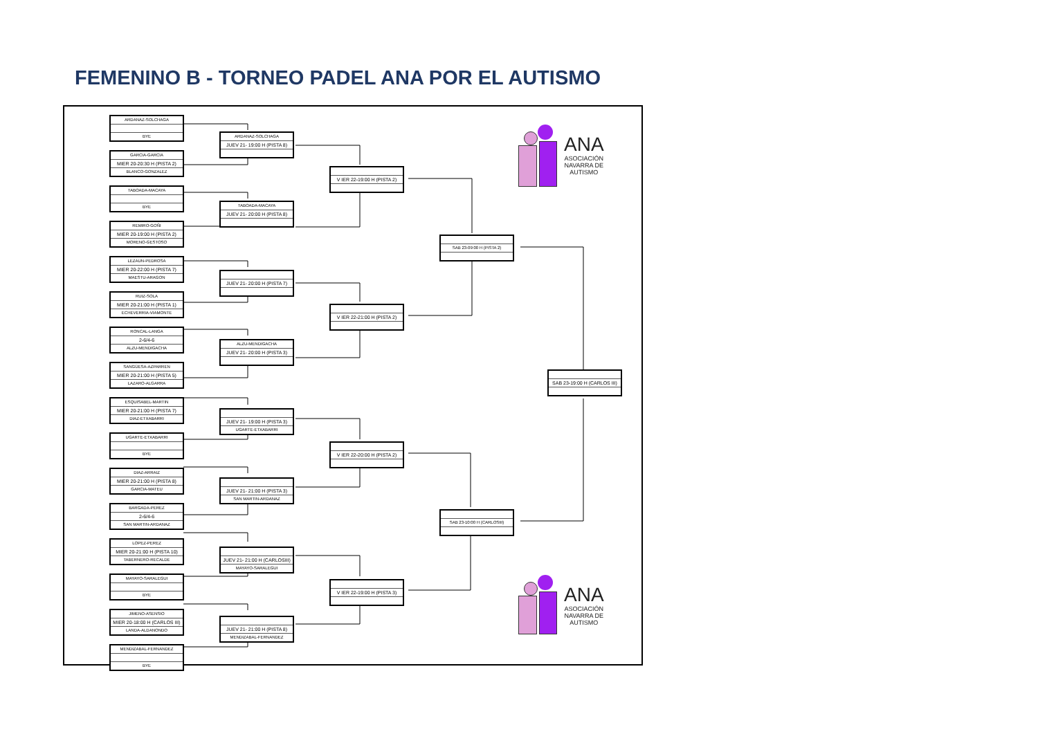FEMENINO B - TORNEO PADEL ANA POR EL AUTISMO
ARDANAZ-SOLCHAGA
BYE
GARCIA-GARCIA
MIER 20-20:30 H (PISTA 2)
BLANCO-GONZALEZ
TABOADA-MACAYA
BYE
REMIRO-GOÑI
MIER 20-19:00 H (PISTA 2)
MORENO-GESTOSO
LEZAUN-PEDROSA
MIER 20-22:00 H (PISTA 7)
MAESTU-ARAGON
RUIZ-SOLA
MIER 20-21:00 H (PISTA 1)
ECHEVERRIA-VIAMONTE
RONCAL-LANGA
2-6/4-6
ALZU-MENDIGACHA
SANGÜESA-AZPARREN
MIER 20-21:00 H (PISTA 5)
LAZARO-ALGARRA
ESQUISABEL-MARTIN
MIER 20-21:00 H (PISTA 7)
DIAZ-ETXABARRI
UGARTE-ETXABARRI
BYE
DIAZ-ARRAIZ
MIER 20-21:00 H (PISTA 8)
GARCIA-MATEU
BARGADA-PEREZ
2-6/4-6
SAN MARTIN-ARDANAZ
LOPEZ-PEREZ
MIER 20-21:00 H (PISTA 10)
TABERNERO-RECALDE
MAYAYO-SARALEGUI
BYE
JIMENO-ASENSIO
MIER 20-18:00 H (CARLOS III)
LANDA-ALDANONDO
MENDIZABAL-FERNANDEZ
BYE
ARDANAZ-SOLCHAGA
JUEV 21- 19:00 H (PISTA 8)
TABOADA-MACAYA
JUEV 21- 20:00 H (PISTA 8)
JUEV 21- 20:00 H (PISTA 7)
ALZU-MENDIGACHA
JUEV 21- 20:00 H (PISTA 3)
JUEV 21- 19:00 H (PISTA 3)
UGARTE-ETXABARRI
JUEV 21- 21:00 H (PISTA 3)
SAN MARTIN-ARDANAZ
JUEV 21- 21:00 H (CARLOSIII)
MAYAYO-SARALEGUI
JUEV 21- 21:00 H (PISTA 8)
MENDIZABAL-FERNANDEZ
V IER 22-19:00 H (PISTA 2)
V IER 22-21:00 H (PISTA 2)
V IER 22-20:00 H (PISTA 2)
V IER 22-19:00 H (PISTA 3)
SAB 23-09:00 H (PISTA 2)
SAB 23-10:00 H (CARLOSIII)
ANA
ASOCIACIÓN
NAVARRA DE
AUTISMO
SAB 23-19:00 H (CARLOS III)
ANA
ASOCIACIÓN
NAVARRA DE
AUTISMO